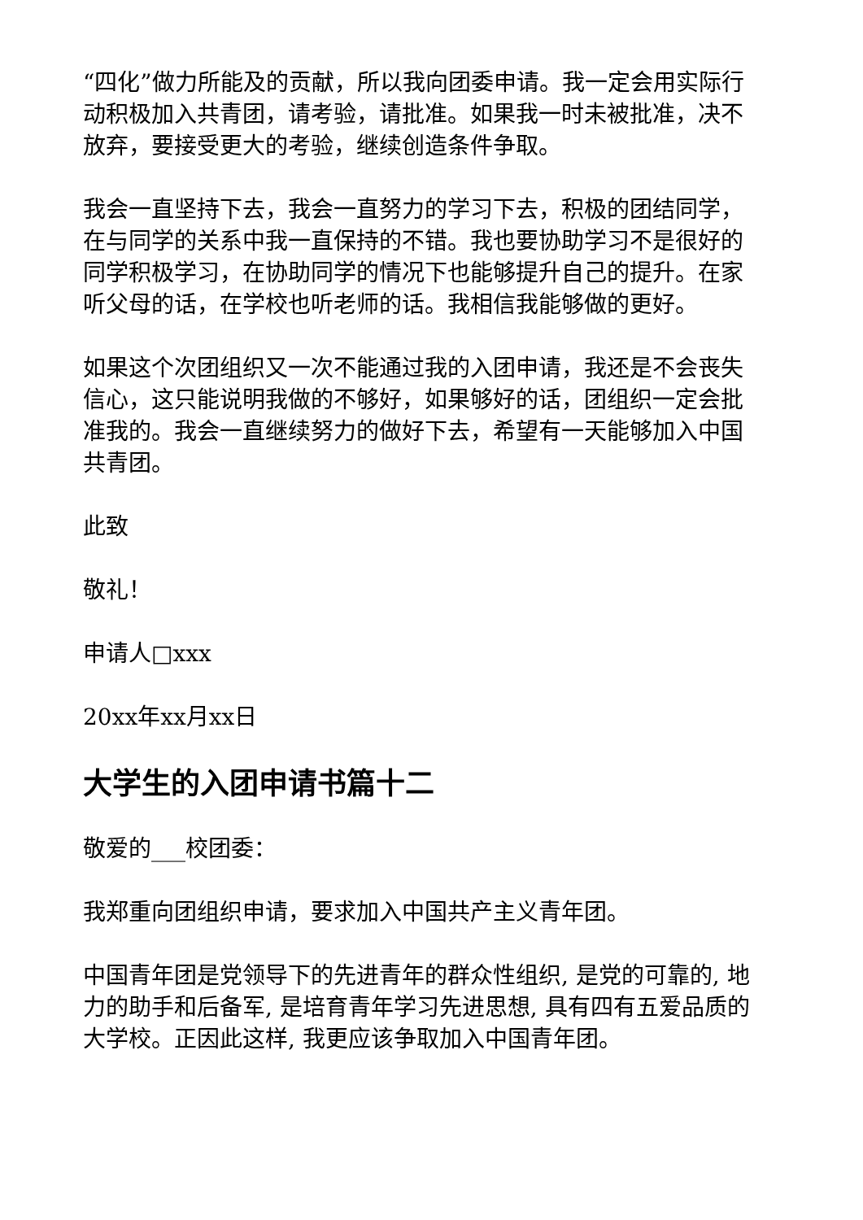“四化”做力所能及的贡献，所以我向团委申请。我一定会用实际行动积极加入共青团，请考验，请批准。如果我一时未被批准，决不放弃，要接受更大的考验，继续创造条件争取。
我会一直坚持下去，我会一直努力的学习下去，积极的团结同学，在与同学的关系中我一直保持的不错。我也要协助学习不是很好的同学积极学习，在协助同学的情况下也能够提升自己的提升。在家听父母的话，在学校也听老师的话。我相信我能够做的更好。
如果这个次团组织又一次不能通过我的入团申请，我还是不会丧失信心，这只能说明我做的不够好，如果够好的话，团组织一定会批准我的。我会一直继续努力的做好下去，希望有一天能够加入中国共青团。
此致
敬礼！
申请人□xxx
20xx年xx月xx日
大学生的入团申请书篇十二
敬爱的___校团委：
我郑重向团组织申请，要求加入中国共产主义青年团。
中国青年团是党领导下的先进青年的群众性组织, 是党的可靠的, 地力的助手和后备军, 是培育青年学习先进思想, 具有四有五爱品质的大学校。正因此这样, 我更应该争取加入中国青年团。